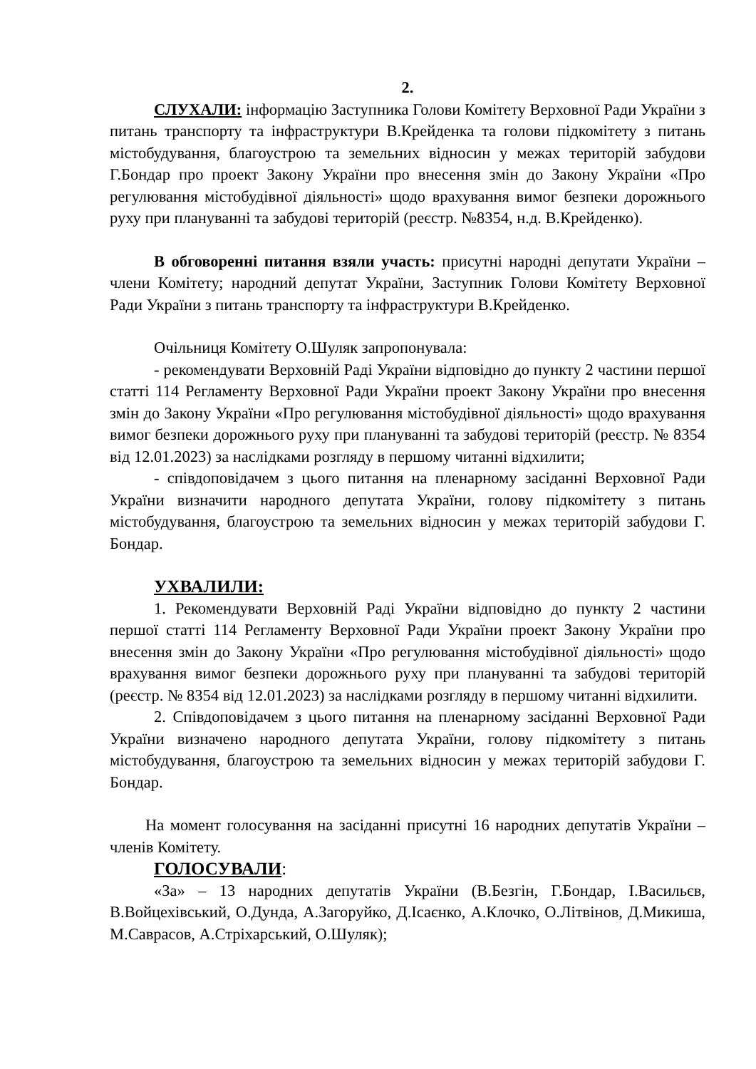2.
СЛУХАЛИ: інформацію Заступника Голови Комітету Верховної Ради України з питань транспорту та інфраструктури В.Крейденка та голови підкомітету з питань містобудування, благоустрою та земельних відносин у межах територій забудови Г.Бондар про проект Закону України про внесення змін до Закону України «Про регулювання містобудівної діяльності» щодо врахування вимог безпеки дорожнього руху при плануванні та забудові територій (реєстр. №8354, н.д. В.Крейденко).
В обговоренні питання взяли участь: присутні народні депутати України – члени Комітету; народний депутат України, Заступник Голови Комітету Верховної Ради України з питань транспорту та інфраструктури В.Крейденко.
Очільниця Комітету О.Шуляк запропонувала:
- рекомендувати Верховній Раді України відповідно до пункту 2 частини першої статті 114 Регламенту Верховної Ради України проект Закону України про внесення змін до Закону України «Про регулювання містобудівної діяльності» щодо врахування вимог безпеки дорожнього руху при плануванні та забудові територій (реєстр. № 8354 від 12.01.2023) за наслідками розгляду в першому читанні відхилити;
- співдоповідачем з цього питання на пленарному засіданні Верховної Ради України визначити народного депутата України, голову підкомітету з питань містобудування, благоустрою та земельних відносин у межах територій забудови Г. Бондар.
УХВАЛИЛИ:
1. Рекомендувати Верховній Раді України відповідно до пункту 2 частини першої статті 114 Регламенту Верховної Ради України проект Закону України про внесення змін до Закону України «Про регулювання містобудівної діяльності» щодо врахування вимог безпеки дорожнього руху при плануванні та забудові територій (реєстр. № 8354 від 12.01.2023) за наслідками розгляду в першому читанні відхилити.
2. Співдоповідачем з цього питання на пленарному засіданні Верховної Ради України визначено народного депутата України, голову підкомітету з питань містобудування, благоустрою та земельних відносин у межах територій забудови Г. Бондар.
На момент голосування на засіданні присутні 16 народних депутатів України – членів Комітету.
ГОЛОСУВАЛИ:
«За» – 13 народних депутатів України (В.Безгін, Г.Бондар, І.Васильєв, В.Войцехівський, О.Дунда, А.Загоруйко, Д.Ісаєнко, А.Клочко, О.Літвінов, Д.Микиша, М.Саврасов, А.Стріхарський, О.Шуляк);